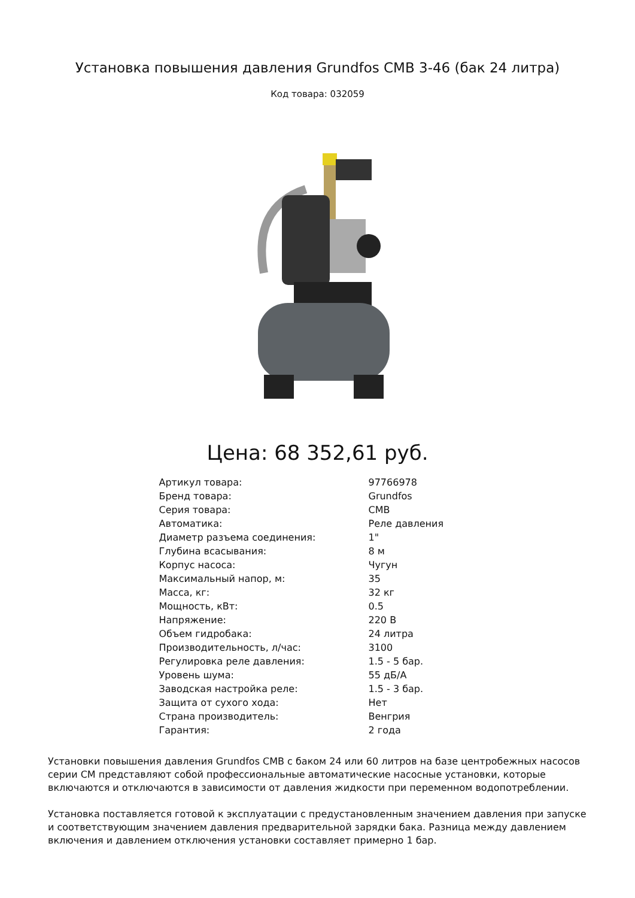Установка повышения давления Grundfos CMB 3-46 (бак 24 литра)
Код товара: 032059
Цена: 68 352,61 руб.
| Артикул товара: | 97766978 |
| Бренд товара: | Grundfos |
| Серия товара: | CMB |
| Автоматика: | Реле давления |
| Диаметр разъема соединения: | 1" |
| Глубина всасывания: | 8 м |
| Корпус насоса: | Чугун |
| Максимальный напор, м: | 35 |
| Масса, кг: | 32 кг |
| Мощность, кВт: | 0.5 |
| Напряжение: | 220 В |
| Объем гидробака: | 24 литра |
| Производительность, л/час: | 3100 |
| Регулировка реле давления: | 1.5 - 5 бар. |
| Уровень шума: | 55 дБ/А |
| Заводская настройка реле: | 1.5 - 3 бар. |
| Защита от сухого хода: | Нет |
| Страна производитель: | Венгрия |
| Гарантия: | 2 года |
Установки повышения давления Grundfos CMB с баком 24 или 60 литров на базе центробежных насосов серии CM представляют собой профессиональные автоматические насосные установки, которые включаются и отключаются в зависимости от давления жидкости при переменном водопотреблении.
Установка поставляется готовой к эксплуатации с предустановленным значением давления при запуске и соответствующим значением давления предварительной зарядки бака. Разница между давлением включения и давлением отключения установки составляет примерно 1 бар.